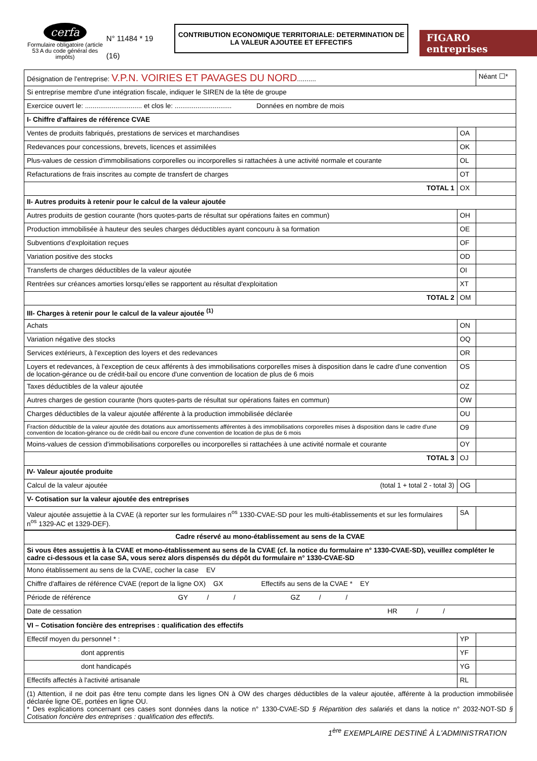cerfa
Formulaire obligatoire (article 53 A du code général des impôts)
N° 11484 * 19
(16)
CONTRIBUTION ECONOMIQUE TERRITORIALE: DETERMINATION DE LA VALEUR AJOUTEE ET EFFECTIFS
FIGARO entreprises
| Désignation de l'entreprise: V.P.N. VOIRIES ET PAVAGES DU NORD .......... | | Néant ☐* |
| Si entreprise membre d'une intégration fiscale, indiquer le SIREN de la tête de groupe | | |
| Exercice ouvert le: .............................. et clos le: .............................. Données en nombre de mois | | |
| I- Chiffre d'affaires de référence CVAE | | |
| Ventes de produits fabriqués, prestations de services et marchandises | OA | |
| Redevances pour concessions, brevets, licences et assimilées | OK | |
| Plus-values de cession d'immobilisations corporelles ou incorporelles si rattachées à une activité normale et courante | OL | |
| Refacturations de frais inscrites au compte de transfert de charges | OT | |
| TOTAL 1 | OX | |
| II- Autres produits à retenir pour le calcul de la valeur ajoutée | | |
| Autres produits de gestion courante (hors quotes-parts de résultat sur opérations faites en commun) | OH | |
| Production immobilisée à hauteur des seules charges déductibles ayant concouru à sa formation | OE | |
| Subventions d'exploitation reçues | OF | |
| Variation positive des stocks | OD | |
| Transferts de charges déductibles de la valeur ajoutée | OI | |
| Rentrées sur créances amorties lorsqu'elles se rapportent au résultat d'exploitation | XT | |
| TOTAL 2 | OM | |
| III- Charges à retenir pour le calcul de la valeur ajoutée <sup>(1)</sup> | | |
| Achats | ON | |
| Variation négative des stocks | OQ | |
| Services extérieurs, à l'exception des loyers et des redevances | OR | |
| Loyers et redevances, à l'exception de ceux afférents à des immobilisations corporelles mises à disposition dans le cadre d'une convention de location-gérance ou de crédit-bail ou encore d'une convention de location de plus de 6 mois | OS | |
| Taxes déductibles de la valeur ajoutée | OZ | |
| Autres charges de gestion courante (hors quotes-parts de résultat sur opérations faites en commun) | OW | |
| Charges déductibles de la valeur ajoutée afférente à la production immobilisée déclarée | OU | |
| Fraction déductible de la valeur ajoutée des dotations aux amortissements afférentes à des immobilisations corporelles mises à disposition dans le cadre d'une convention de location-gérance ou de crédit-bail ou encore d'une convention de location de plus de 6 mois | O9 | |
| Moins-values de cession d'immobilisations corporelles ou incorporelles si rattachées à une activité normale et courante | OY | |
| TOTAL 3 | OJ | |
| IV- Valeur ajoutée produite | | |
| Calcul de la valeur ajoutée (total 1 + total 2 - total 3) | OG | |
| V- Cotisation sur la valeur ajoutée des entreprises | | |
| Valeur ajoutée assujettie à la CVAE (à reporter sur les formulaires n<sup>os</sup> 1330-CVAE-SD pour les multi-établissements et sur les formulaires n<sup>os</sup> 1329-AC et 1329-DEF). | SA | |
| Cadre réservé au mono-établissement au sens de la CVAE | | |
| Si vous êtes assujettis à la CVAE et mono-établissement au sens de la CVAE (cf. la notice du formulaire n° 1330-CVAE-SD), veuillez compléter le cadre ci-dessous et la case SA, vous serez alors dispensés du dépôt du formulaire n° 1330-CVAE-SD | | |
| Mono établissement au sens de la CVAE, cocher la case EV | | |
| Chiffre d'affaires de référence CVAE (report de la ligne OX) GX Effectifs au sens de la CVAE * EY | | |
| Période de référence GY / / GZ / / | | |
| Date de cessation HR / / | | |
| VI – Cotisation foncière des entreprises : qualification des effectifs | | |
| Effectif moyen du personnel * : | YP | |
| dont apprentis | YF | |
| dont handicapés | YG | |
| Effectifs affectés à l'activité artisanale | RL | |
| (1) Attention, il ne doit pas être tenu compte dans les lignes ON à OW des charges déductibles de la valeur ajoutée, afférente à la production immobilisée déclarée ligne OE, portées en ligne OU. * Des explications concernant ces cases sont données dans la notice n° 1330-CVAE-SD § Répartition des salariés et dans la notice n° 2032-NOT-SD § Cotisation foncière des entreprises : qualification des effectifs. | | |
1<sup>ère</sup> EXEMPLAIRE DESTINÉ À L'ADMINISTRATION